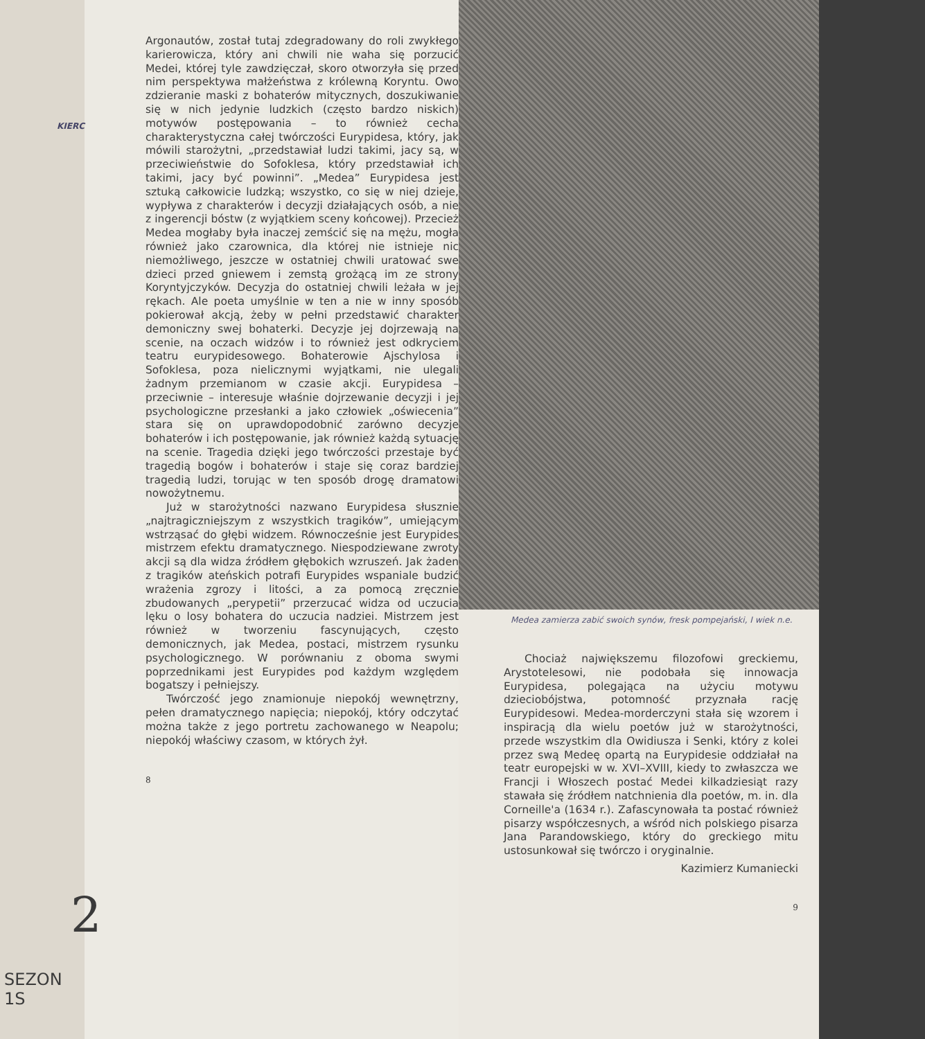KIERC
2
SEZON 1S
Argonautów, został tutaj zdegradowany do roli zwykłego karierowicza, który ani chwili nie waha się porzucić Medei, której tyle zawdzięczał, skoro otworzyła się przed nim perspektywa małżeństwa z królewną Koryntu. Owo zdzieranie maski z bohaterów mitycznych, doszukiwanie się w nich jedynie ludzkich (często bardzo niskich) motywów postępowania – to również cecha charakterystyczna całej twórczości Eurypidesa, który, jak mówili starożytni, „przedstawiał ludzi takimi, jacy są, w przeciwieństwie do Sofoklesa, który przedstawiał ich takimi, jacy być powinni”. „Medea” Eurypidesa jest sztuką całkowicie ludzką; wszystko, co się w niej dzieje, wypływa z charakterów i decyzji działających osób, a nie z ingerencji bóstw (z wyjątkiem sceny końcowej). Przecież Medea mogłaby była inaczej zemścić się na mężu, mogła również jako czarownica, dla której nie istnieje nic niemożliwego, jeszcze w ostatniej chwili uratować swe dzieci przed gniewem i zemstą grożącą im ze strony Koryntyjczyków. Decyzja do ostatniej chwili leżała w jej rękach. Ale poeta umyślnie w ten a nie w inny sposób pokierował akcją, żeby w pełni przedstawić charakter demoniczny swej bohaterki. Decyzje jej dojrzewają na scenie, na oczach widzów i to również jest odkryciem teatru eurypidesowego. Bohaterowie Ajschylosa i Sofoklesa, poza nielicznymi wyjątkami, nie ulegali żadnym przemianom w czasie akcji. Eurypidesa – przeciwnie – interesuje właśnie dojrzewanie decyzji i jej psychologiczne przesłanki a jako człowiek „oświecenia” stara się on uprawdopodobnić zarówno decyzje bohaterów i ich postępowanie, jak również każdą sytuację na scenie. Tragedia dzięki jego twórczości przestaje być tragedią bogów i bohaterów i staje się coraz bardziej tragedią ludzi, torując w ten sposób drogę dramatowi nowożytnemu.
Już w starożytności nazwano Eurypidesa słusznie „najtragiczniejszym z wszystkich tragików”, umiejącym wstrząsać do głębi widzem. Równocześnie jest Eurypides mistrzem efektu dramatycznego. Niespodziewane zwroty akcji są dla widza źródłem głębokich wzruszeń. Jak żaden z tragików ateńskich potrafi Eurypides wspaniale budzić wrażenia zgrozy i litości, a za pomocą zręcznie zbudowanych „perypetii” przerzucać widza od uczucia lęku o losy bohatera do uczucia nadziei. Mistrzem jest również w tworzeniu fascynujących, często demonicznych, jak Medea, postaci, mistrzem rysunku psychologicznego. W porównaniu z oboma swymi poprzednikami jest Eurypides pod każdym względem bogatszy i pełniejszy.
Twórczość jego znamionuje niepokój wewnętrzny, pełen dramatycznego napięcia; niepokój, który odczytać można także z jego portretu zachowanego w Neapolu; niepokój właściwy czasom, w których żył.
8
Medea zamierza zabić swoich synów, fresk pompejański, I wiek n.e.
Chociaż największemu filozofowi greckiemu, Arystotelesowi, nie podobała się innowacja Eurypidesa, polegająca na użyciu motywu dzieciobójstwa, potomność przyznała rację Eurypidesowi. Medea-morderczyni stała się wzorem i inspiracją dla wielu poetów już w starożytności, przede wszystkim dla Owidiusza i Senki, który z kolei przez swą Medeę opartą na Eurypidesie oddziałał na teatr europejski w w. XVI–XVIII, kiedy to zwłaszcza we Francji i Włoszech postać Medei kilkadziesiąt razy stawała się źródłem natchnienia dla poetów, m. in. dla Corneille'a (1634 r.). Zafascynowała ta postać również pisarzy współczesnych, a wśród nich polskiego pisarza Jana Parandowskiego, który do greckiego mitu ustosunkował się twórczo i oryginalnie.
Kazimierz Kumaniecki
9